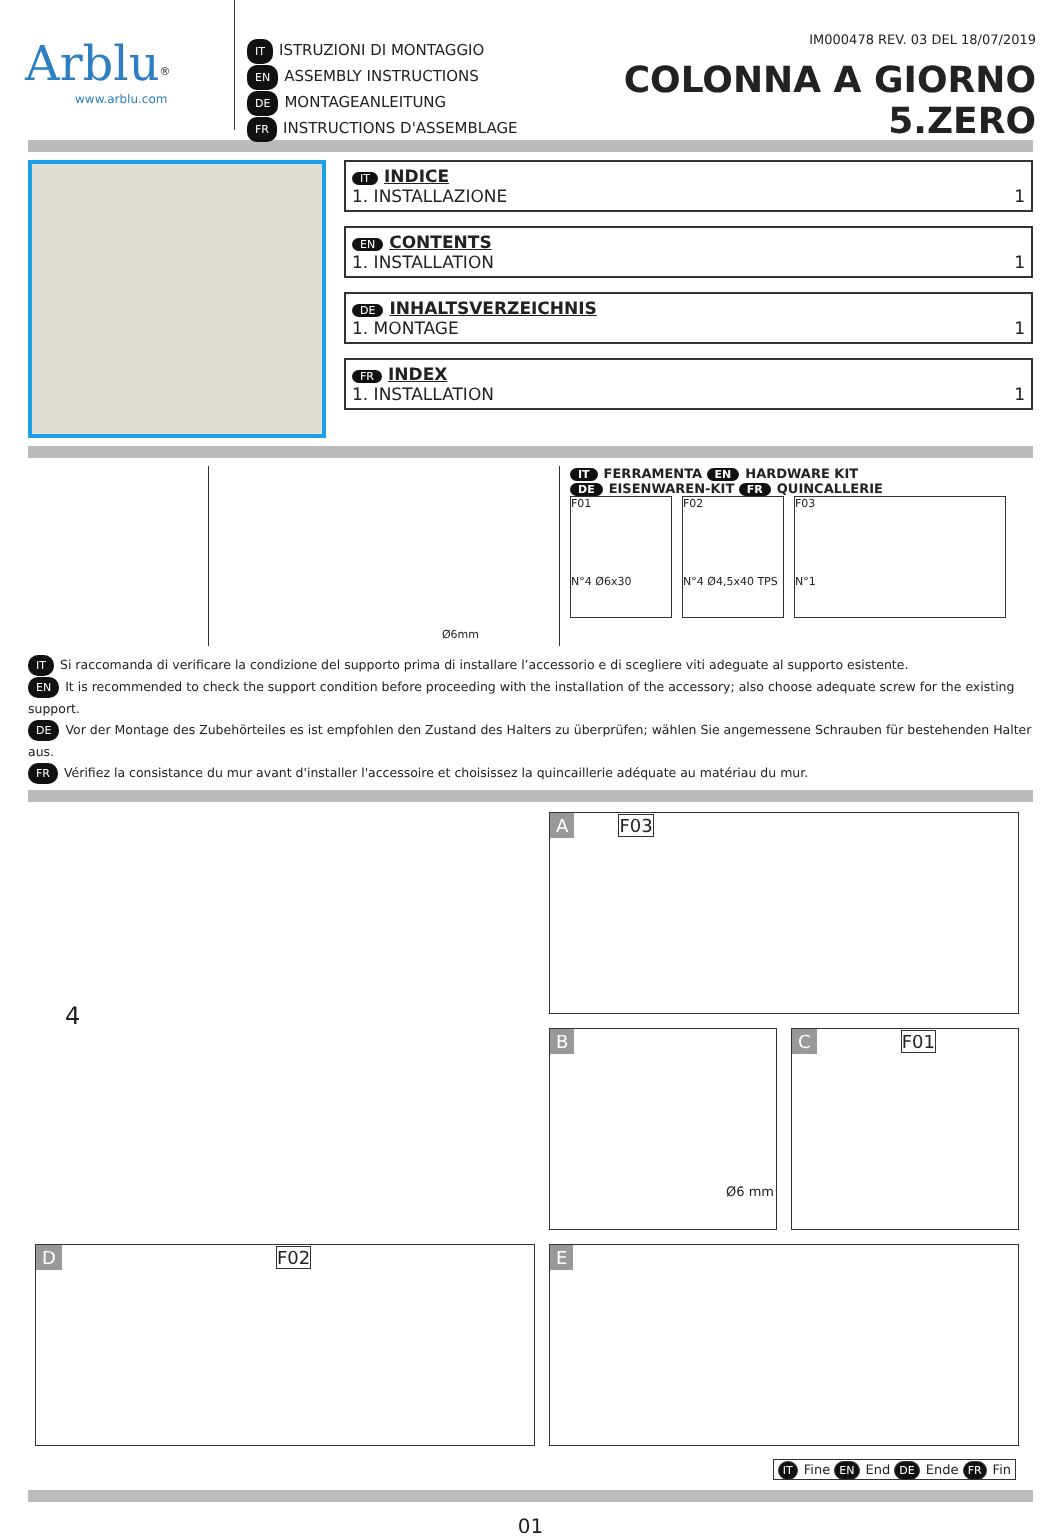Arblu<sup>®</sup>
www.arblu.com
IT ISTRUZIONI DI MONTAGGIO
EN ASSEMBLY INSTRUCTIONS
DE MONTAGEANLEITUNG
FR INSTRUCTIONS D'ASSEMBLAGE
IM000478 REV. 03 DEL 18/07/2019
COLONNA A GIORNO 5.ZERO
IT INDICE
1. INSTALLAZIONE 1
EN CONTENTS
1. INSTALLATION 1
DE INHALTSVERZEICHNIS
1. MONTAGE 1
FR INDEX
1. INSTALLATION 1
Ø6mm
IT FERRAMENTA EN HARDWARE KIT
DE EISENWAREN-KIT FR QUINCALLERIE
F01
N°4 Ø6x30 F02
N°4 Ø4,5x40 TPS F03
N°1
IT Si raccomanda di verificare la condizione del supporto prima di installare l’accessorio e di scegliere viti adeguate al supporto esistente.
EN It is recommended to check the support condition before proceeding with the installation of the accessory; also choose adequate screw for the existing support.
DE Vor der Montage des Zubehörteiles es ist empfohlen den Zustand des Halters zu überprüfen; wählen Sie angemessene Schrauben für bestehenden Halter aus.
FR Vérifiez la consistance du mur avant d'installer l'accessoire et choisissez la quincaillerie adéquate au matériau du mur.
4
A F03
B
Ø6 mm
C F01
D F02
E
IT Fine EN End DE Ende FR Fin
01